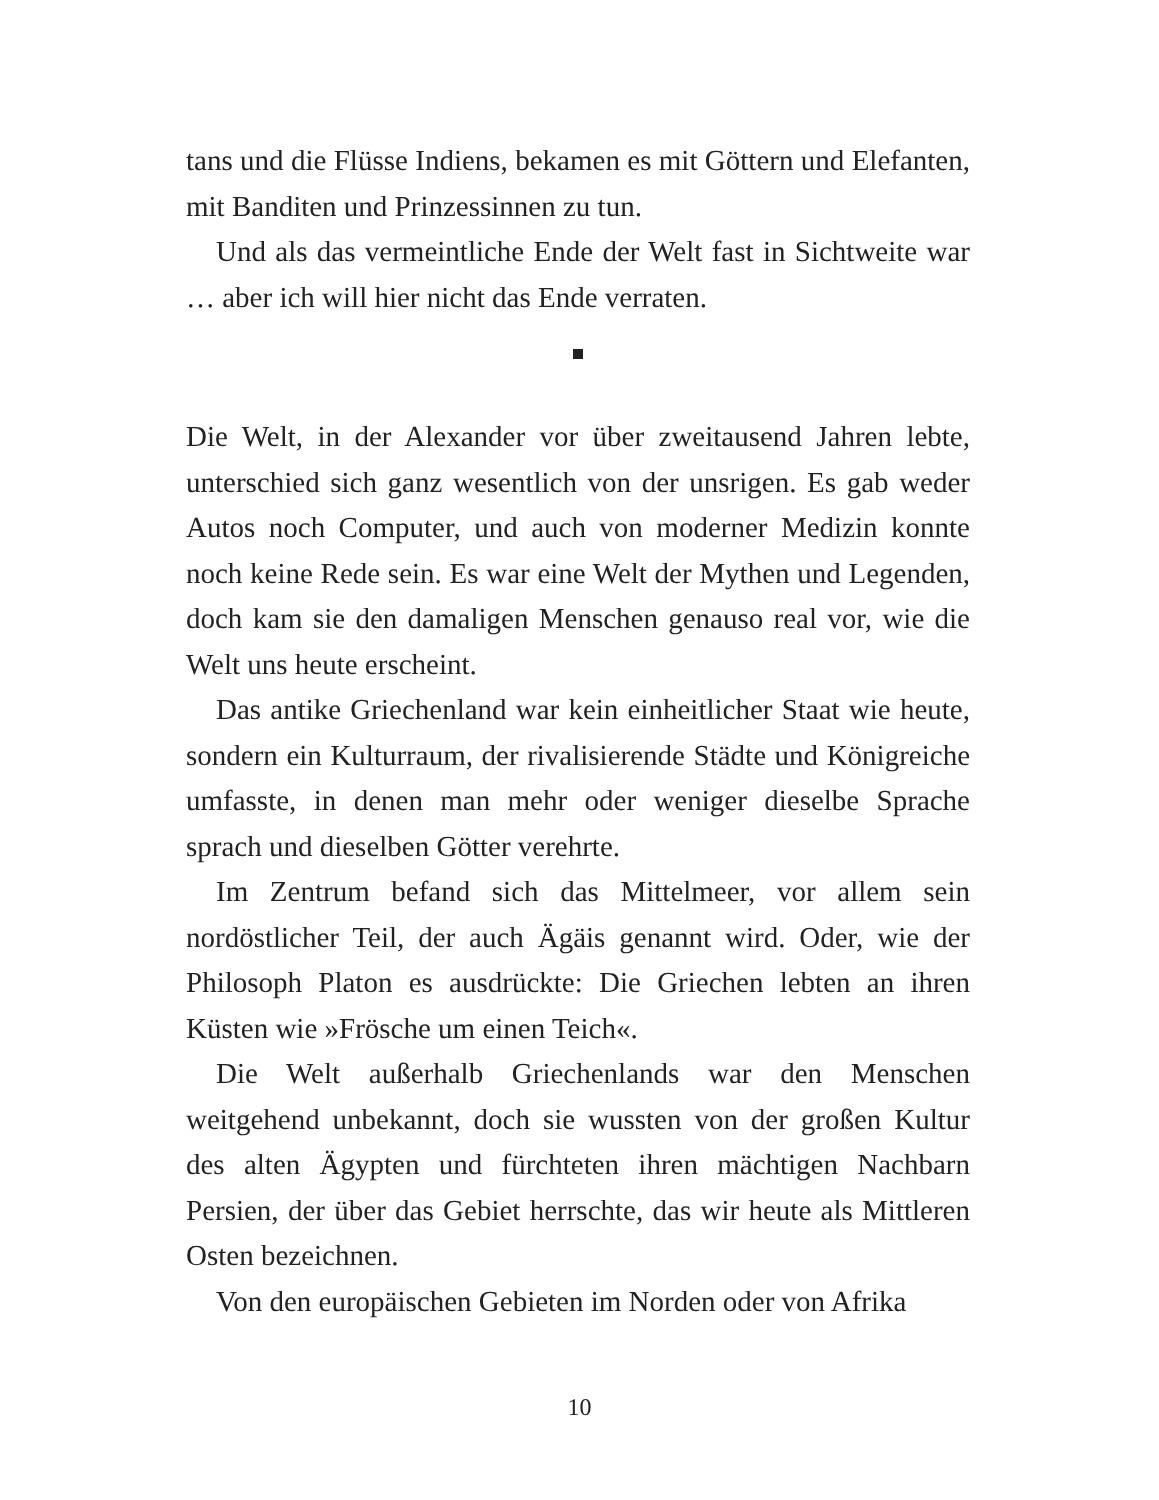tans und die Flüsse Indiens, bekamen es mit Göttern und Elefanten, mit Banditen und Prinzessinnen zu tun.
Und als das vermeintliche Ende der Welt fast in Sichtweite war … aber ich will hier nicht das Ende verraten.
Die Welt, in der Alexander vor über zweitausend Jahren lebte, unterschied sich ganz wesentlich von der unsrigen. Es gab weder Autos noch Computer, und auch von moderner Medizin konnte noch keine Rede sein. Es war eine Welt der Mythen und Legenden, doch kam sie den damaligen Menschen genauso real vor, wie die Welt uns heute erscheint.
Das antike Griechenland war kein einheitlicher Staat wie heute, sondern ein Kulturraum, der rivalisierende Städte und Königreiche umfasste, in denen man mehr oder weniger dieselbe Sprache sprach und dieselben Götter verehrte.
Im Zentrum befand sich das Mittelmeer, vor allem sein nordöstlicher Teil, der auch Ägäis genannt wird. Oder, wie der Philosoph Platon es ausdrückte: Die Griechen lebten an ihren Küsten wie »Frösche um einen Teich«.
Die Welt außerhalb Griechenlands war den Menschen weitgehend unbekannt, doch sie wussten von der großen Kultur des alten Ägypten und fürchteten ihren mächtigen Nachbarn Persien, der über das Gebiet herrschte, das wir heute als Mittleren Osten bezeichnen.
Von den europäischen Gebieten im Norden oder von Afrika
10